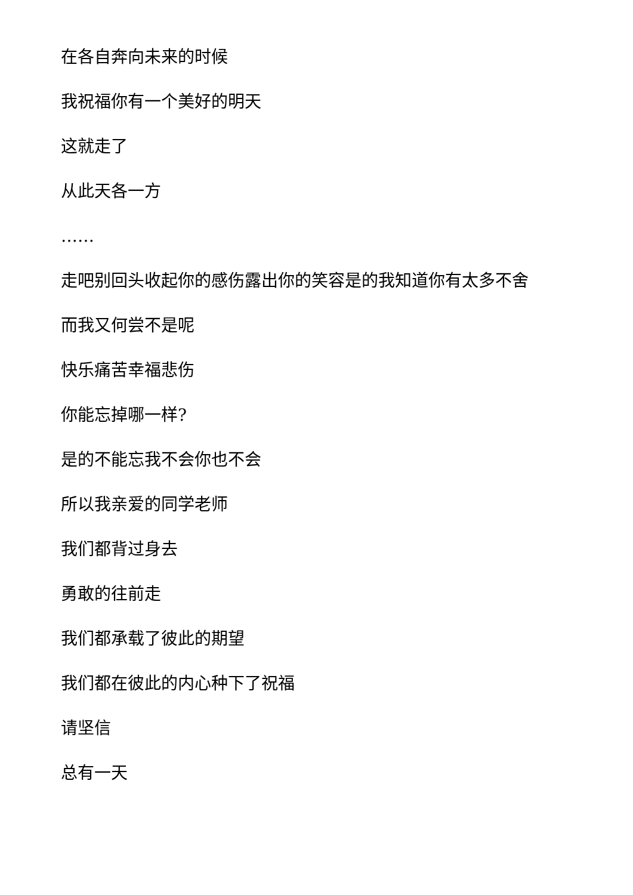在各自奔向未来的时候
我祝福你有一个美好的明天
这就走了
从此天各一方
……
走吧别回头收起你的感伤露出你的笑容是的我知道你有太多不舍
而我又何尝不是呢
快乐痛苦幸福悲伤
你能忘掉哪一样?
是的不能忘我不会你也不会
所以我亲爱的同学老师
我们都背过身去
勇敢的往前走
我们都承载了彼此的期望
我们都在彼此的内心种下了祝福
请坚信
总有一天